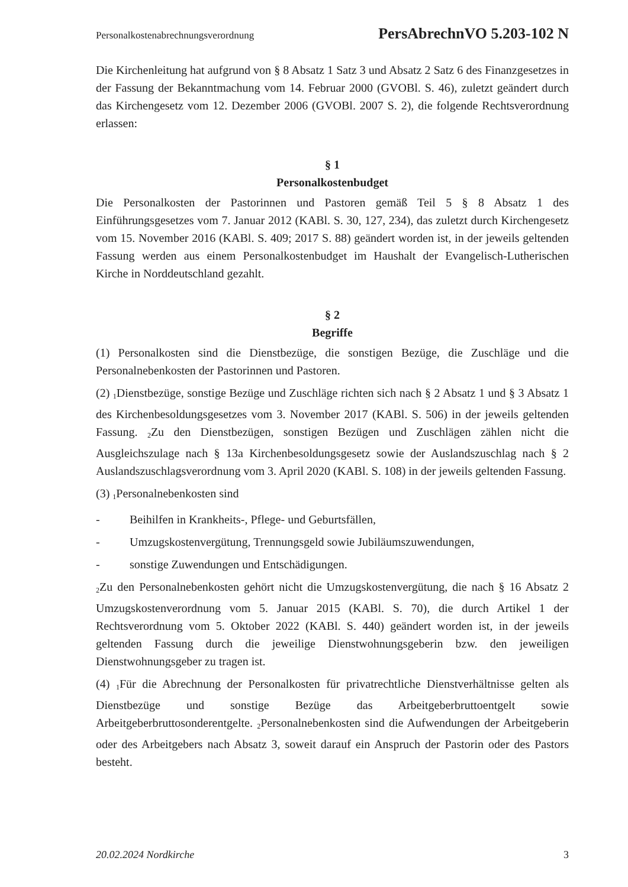Personalkostenabrechnungsverordnung PersAbrechnVO 5.203-102 N
Die Kirchenleitung hat aufgrund von § 8 Absatz 1 Satz 3 und Absatz 2 Satz 6 des Finanzgesetzes in der Fassung der Bekanntmachung vom 14. Februar 2000 (GVOBl. S. 46), zuletzt geändert durch das Kirchengesetz vom 12. Dezember 2006 (GVOBl. 2007 S. 2), die folgende Rechtsverordnung erlassen:
§ 1
Personalkostenbudget
Die Personalkosten der Pastorinnen und Pastoren gemäß Teil 5 § 8 Absatz 1 des Einführungsgesetzes vom 7. Januar 2012 (KABl. S. 30, 127, 234), das zuletzt durch Kirchengesetz vom 15. November 2016 (KABl. S. 409; 2017 S. 88) geändert worden ist, in der jeweils geltenden Fassung werden aus einem Personalkostenbudget im Haushalt der Evangelisch-Lutherischen Kirche in Norddeutschland gezahlt.
§ 2
Begriffe
(1) Personalkosten sind die Dienstbezüge, die sonstigen Bezüge, die Zuschläge und die Personalnebenkosten der Pastorinnen und Pastoren.
(2) <sub>1</sub>Dienstbezüge, sonstige Bezüge und Zuschläge richten sich nach § 2 Absatz 1 und § 3 Absatz 1 des Kirchenbesoldungsgesetzes vom 3. November 2017 (KABl. S. 506) in der jeweils geltenden Fassung. <sub>2</sub>Zu den Dienstbezügen, sonstigen Bezügen und Zuschlägen zählen nicht die Ausgleichszulage nach § 13a Kirchenbesoldungsgesetz sowie der Auslandszuschlag nach § 2 Auslandszuschlagsverordnung vom 3. April 2020 (KABl. S. 108) in der jeweils geltenden Fassung.
(3) <sub>1</sub>Personalnebenkosten sind
- Beihilfen in Krankheits-, Pflege- und Geburtsfällen,
- Umzugskostenvergütung, Trennungsgeld sowie Jubiläumszuwendungen,
- sonstige Zuwendungen und Entschädigungen.
<sub>2</sub>Zu den Personalnebenkosten gehört nicht die Umzugskostenvergütung, die nach § 16 Absatz 2 Umzugskostenverordnung vom 5. Januar 2015 (KABl. S. 70), die durch Artikel 1 der Rechtsverordnung vom 5. Oktober 2022 (KABl. S. 440) geändert worden ist, in der jeweils geltenden Fassung durch die jeweilige Dienstwohnungsgeberin bzw. den jeweiligen Dienstwohnungsgeber zu tragen ist.
(4) <sub>1</sub>Für die Abrechnung der Personalkosten für privatrechtliche Dienstverhältnisse gelten als Dienstbezüge und sonstige Bezüge das Arbeitgeberbruttoentgelt sowie Arbeitgeberbruttosonderentgelte. <sub>2</sub>Personalnebenkosten sind die Aufwendungen der Arbeitgeberin oder des Arbeitgebers nach Absatz 3, soweit darauf ein Anspruch der Pastorin oder des Pastors besteht.
20.02.2024 Nordkirche 3